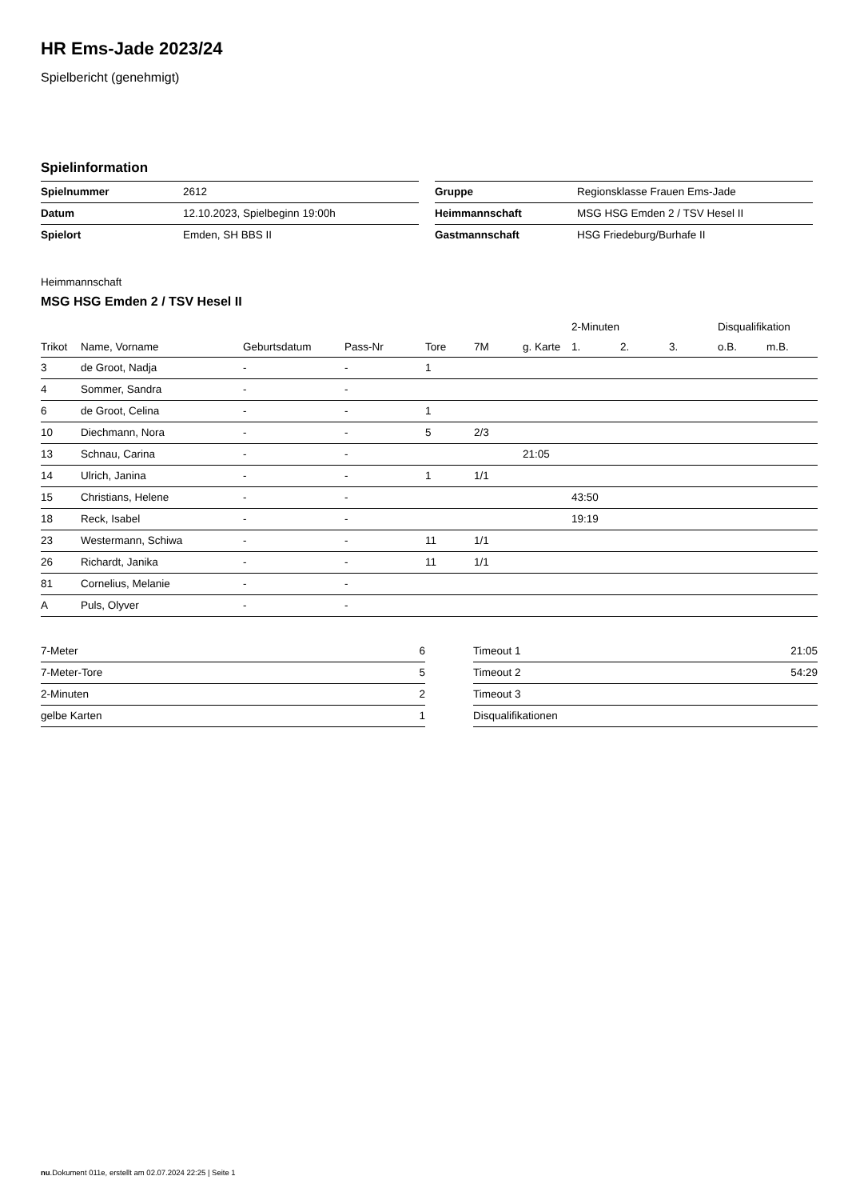HR Ems-Jade 2023/24
Spielbericht (genehmigt)
Spielinformation
| Spielnummer | 2612 |
| Datum | 12.10.2023, Spielbeginn 19:00h |
| Spielort | Emden, SH BBS II |
| Gruppe | Regionsklasse Frauen Ems-Jade |
| Heimmannschaft | MSG HSG Emden 2 / TSV Hesel II |
| Gastmannschaft | HSG Friedeburg/Burhafe II |
Heimmannschaft
MSG HSG Emden 2 / TSV Hesel II
| | | | | | | | 2-Minuten | | | Disqualifikation | |
| --- | --- | --- | --- | --- | --- | --- | --- | --- | --- | --- | --- |
| Trikot | Name, Vorname | Geburtsdatum | Pass-Nr | Tore | 7M | g. Karte | 1. | 2. | 3. | o.B. | m.B. |
| 3 | de Groot, Nadja | - | - | 1 | | | | | | | |
| 4 | Sommer, Sandra | - | - | | | | | | | | |
| 6 | de Groot, Celina | - | - | 1 | | | | | | | |
| 10 | Diechmann, Nora | - | - | 5 | 2/3 | | | | | | |
| 13 | Schnau, Carina | - | - | | | 21:05 | | | | | |
| 14 | Ulrich, Janina | - | - | 1 | 1/1 | | | | | | |
| 15 | Christians, Helene | - | - | | | | 43:50 | | | | |
| 18 | Reck, Isabel | - | - | | | | 19:19 | | | | |
| 23 | Westermann, Schiwa | - | - | 11 | 1/1 | | | | | | |
| 26 | Richardt, Janika | - | - | 11 | 1/1 | | | | | | |
| 81 | Cornelius, Melanie | - | - | | | | | | | | |
| A | Puls, Olyver | - | - | | | | | | | | |
| 7-Meter | 6 |
| 7-Meter-Tore | 5 |
| 2-Minuten | 2 |
| gelbe Karten | 1 |
| Timeout 1 | 21:05 |
| Timeout 2 | 54:29 |
| Timeout 3 | |
| Disqualifikationen | |
nu.Dokument 011e, erstellt am 02.07.2024 22:25 | Seite 1